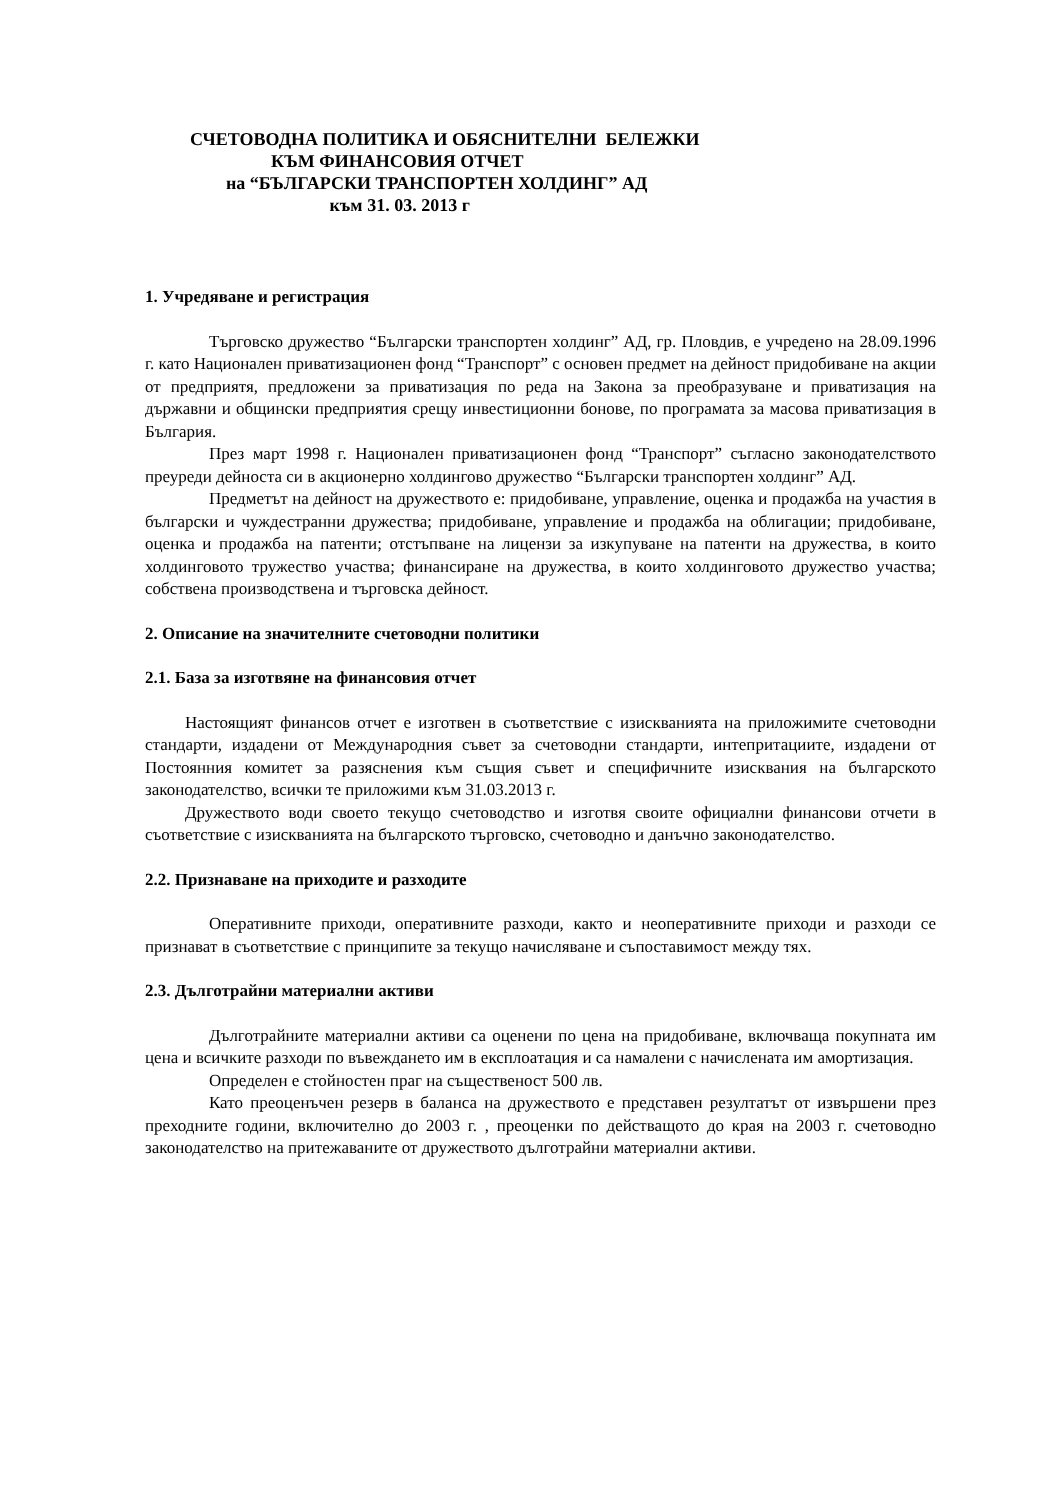СЧЕТОВОДНА ПОЛИТИКА И ОБЯСНИТЕЛНИ БЕЛЕЖКИ
КЪМ ФИНАНСОВИЯ ОТЧЕТ
на “БЪЛГАРСКИ ТРАНСПОРТЕН ХОЛДИНГ” АД
към 31. 03. 2013 г
1. Учредяване и регистрация
Търговско дружество “Български транспортен холдинг” АД, гр. Пловдив, е учредено на 28.09.1996 г. като Национален приватизационен фонд “Транспорт” с основен предмет на дейност придобиване на акции от предприятя, предложени за приватизация по реда на Закона за преобразуване и приватизация на държавни и общински предприятия срещу инвестиционни бонове, по програмата за масова приватизация в България.
През март 1998 г. Национален приватизационен фонд “Транспорт” съгласно законодателството преуреди дейноста си в акционерно холдингово дружество “Български транспортен холдинг” АД.
Предметът на дейност на дружеството е: придобиване, управление, оценка и продажба на участия в български и чуждестранни дружества; придобиване, управление и продажба на облигации; придобиване, оценка и продажба на патенти; отстъпване на лицензи за изкупуване на патенти на дружества, в които холдинговото тружество участва; финансиране на дружества, в които холдинговото дружество участва; собствена производствена и търговска дейност.
2. Описание на значителните счетоводни политики
2.1. База за изготвяне на финансовия отчет
Настоящият финансов отчет е изготвен в съответствие с изискванията на приложимите счетоводни стандарти, издадени от Международния съвет за счетоводни стандарти, интепритациите, издадени от Постоянния комитет за разяснения към същия съвет и специфичните изисквания на българското законодателство, всички те приложими към 31.03.2013 г.
Дружеството води своето текущо счетоводство и изготвя своите официални финансови отчети в съответствие с изискванията на българското търговско, счетоводно и данъчно законодателство.
2.2. Признаване на приходите и разходите
Оперативните приходи, оперативните разходи, както и неоперативните приходи и разходи се признават в съответствие с принципите за текущо начисляване и съпоставимост между тях.
2.3. Дълготрайни материални активи
Дълготрайните материални активи са оценени по цена на придобиване, включваща покупната им цена и всичките разходи по въвеждането им в експлоатация и са намалени с начислената им амортизация.
Определен е стойностен праг на същественост 500 лв.
Като преоценъчен резерв в баланса на дружеството е представен резултатът от извършени през преходните години, включително до 2003 г. , преоценки по действащото до края на 2003 г. счетоводно законодателство на притежаваните от дружеството дълготрайни материални активи.